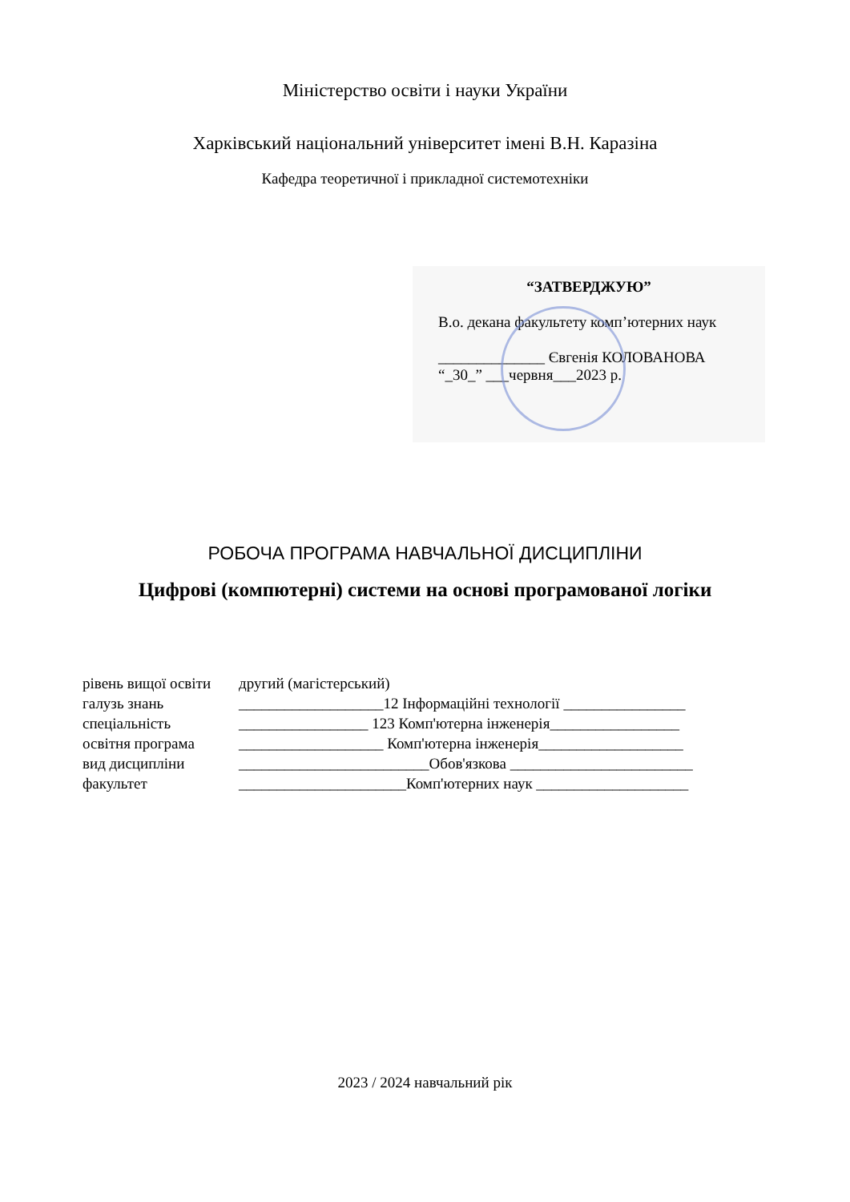Міністерство освіти і науки України
Харківський національний університет імені В.Н. Каразіна
Кафедра теоретичної і прикладної системотехніки
“ЗАТВЕРДЖУЮ”
В.о. декана факультету комп’ютерних наук
______________ Євгенія КОЛОВАНОВА
“_30_” ___червня___2023 р.
РОБОЧА ПРОГРАМА НАВЧАЛЬНОЇ ДИСЦИПЛІНИ
Цифрові (компютерні) системи на основі програмованої логіки
рівень вищої освіти другий (магістерський)
галузь знань ___________________12 Інформаційні технології ________________
спеціальність _________________ 123 Комп'ютерна інженерія_________________
освітня програма ___________________ Комп'ютерна інженерія___________________
вид дисципліни _________________________Обов'язкова ________________________
факультет ______________________Комп'ютерних наук ____________________
2023 / 2024 навчальний рік